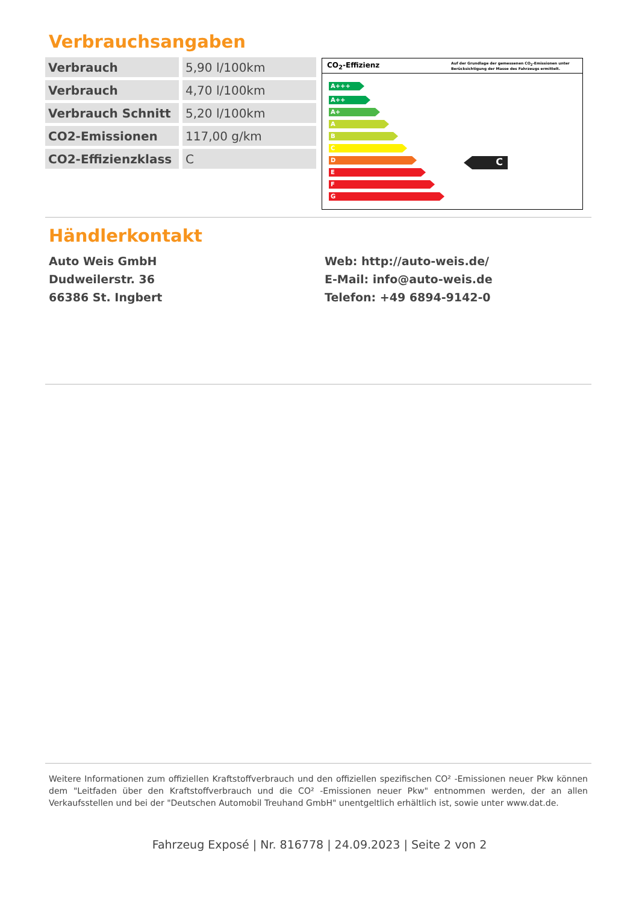Verbrauchsangaben
| Verbrauch | 5,90 l/100km |
| Verbrauch | 4,70 l/100km |
| Verbrauch Schnitt | 5,20 l/100km |
| CO2-Emissionen | 117,00 g/km |
| CO2-Effizienzklass | C |
CO<sub>2</sub>-Effizienz Auf der Grundlage der gemessenen CO<sub>2</sub>-Emissionen unter Berücksichtigung der Masse des Fahrzeugs ermittelt.
A+++
A++
A+
A
B
C
D
E
F
G
C
Händlerkontakt
Auto Weis GmbH
Dudweilerstr. 36
66386 St. Ingbert
Web: http://auto-weis.de/
E-Mail: info@auto-weis.de
Telefon: +49 6894-9142-0
Weitere Informationen zum offiziellen Kraftstoffverbrauch und den offiziellen spezifischen CO² -Emissionen neuer Pkw können dem "Leitfaden über den Kraftstoffverbrauch und die CO² -Emissionen neuer Pkw" entnommen werden, der an allen Verkaufsstellen und bei der "Deutschen Automobil Treuhand GmbH" unentgeltlich erhältlich ist, sowie unter www.dat.de.
Fahrzeug Exposé | Nr. 816778 | 24.09.2023 | Seite 2 von 2